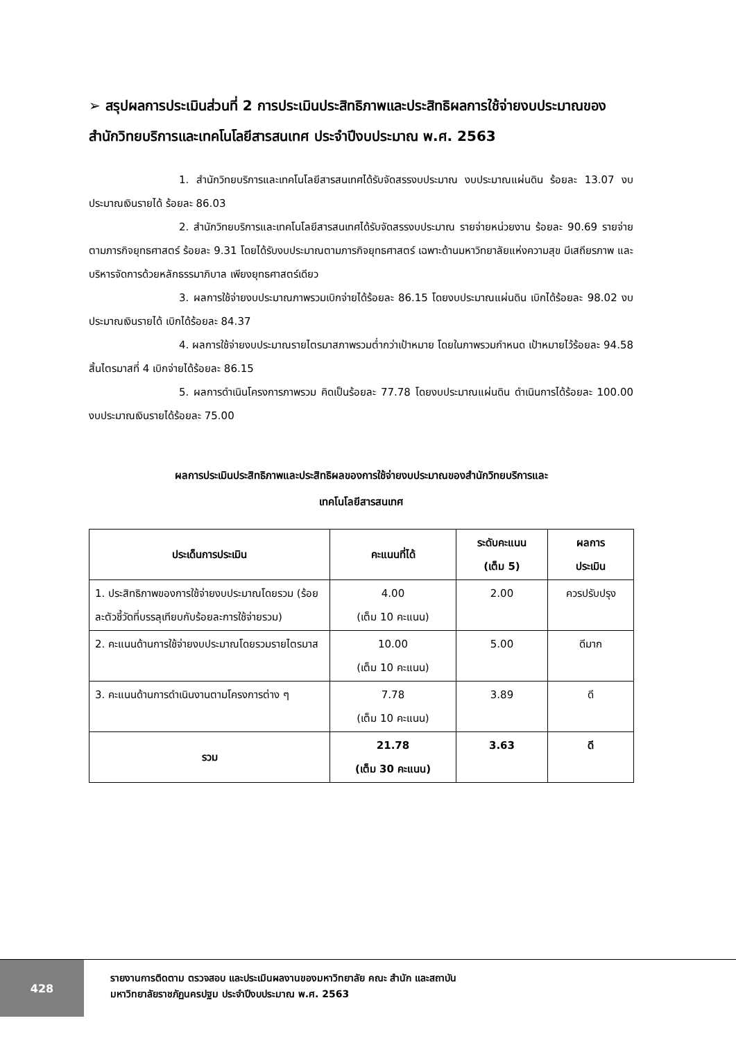➢ สรุปผลการประเมินส่วนที่ 2 การประเมินประสิทธิภาพและประสิทธิผลการใช้จ่ายงบประมาณของสำนักวิทยบริการและเทคโนโลยีสารสนเทศ ประจำปีงบประมาณ พ.ศ. 2563
1. สำนักวิทยบริการและเทคโนโลยีสารสนเทศได้รับจัดสรรงบประมาณ งบประมาณแผ่นดิน ร้อยละ 13.07 งบประมาณเงินรายได้ ร้อยละ 86.03
2. สำนักวิทยบริการและเทคโนโลยีสารสนเทศได้รับจัดสรรงบประมาณ รายจ่ายหน่วยงาน ร้อยละ 90.69 รายจ่ายตามภารกิจยุทธศาสตร์ ร้อยละ 9.31 โดยได้รับงบประมาณตามภารกิจยุทธศาสตร์ เฉพาะด้านมหาวิทยาลัยแห่งความสุข มีเสถียรภาพ และบริหารจัดการด้วยหลักธรรมาภิบาล เพียงยุทธศาสตร์เดียว
3. ผลการใช้จ่ายงบประมาณภาพรวมเบิกจ่ายได้ร้อยละ 86.15 โดยงบประมาณแผ่นดิน เบิกได้ร้อยละ 98.02 งบประมาณเงินรายได้ เบิกได้ร้อยละ 84.37
4. ผลการใช้จ่ายงบประมาณรายไตรมาสภาพรวมต่ำกว่าเป้าหมาย โดยในภาพรวมกำหนด เป้าหมายไว้ร้อยละ 94.58 สิ้นไตรมาสที่ 4 เบิกจ่ายได้ร้อยละ 86.15
5. ผลการดำเนินโครงการภาพรวม คิดเป็นร้อยละ 77.78 โดยงบประมาณแผ่นดิน ดำเนินการได้ร้อยละ 100.00 งบประมาณเงินรายได้ร้อยละ 75.00
ผลการประเมินประสิทธิภาพและประสิทธิผลของการใช้จ่ายงบประมาณของสำนักวิทยบริการและ
เทคโนโลยีสารสนเทศ
| ประเด็นการประเมิน | คะแนนที่ได้ | ระดับคะแนน (เต็ม 5) | ผลการ ประเมิน |
| --- | --- | --- | --- |
| 1. ประสิทธิภาพของการใช้จ่ายงบประมาณโดยรวม (ร้อยละตัวชี้วัดที่บรรลุเทียบกับร้อยละการใช้จ่ายรวม) | 4.00 (เต็ม 10 คะแนน) | 2.00 | ควรปรับปรุง |
| 2. คะแนนด้านการใช้จ่ายงบประมาณโดยรวมรายไตรมาส | 10.00 (เต็ม 10 คะแนน) | 5.00 | ดีมาก |
| 3. คะแนนด้านการดำเนินงานตามโครงการต่าง ๆ | 7.78 (เต็ม 10 คะแนน) | 3.89 | ดี |
| รวม | 21.78 (เต็ม 30 คะแนน) | 3.63 | ดี |
428
รายงานการติดตาม ตรวจสอบ และประเมินผลงานของมหาวิทยาลัย คณะ สำนัก และสถาบัน
มหาวิทยาลัยราชภัฏนครปฐม ประจำปีงบประมาณ พ.ศ. 2563